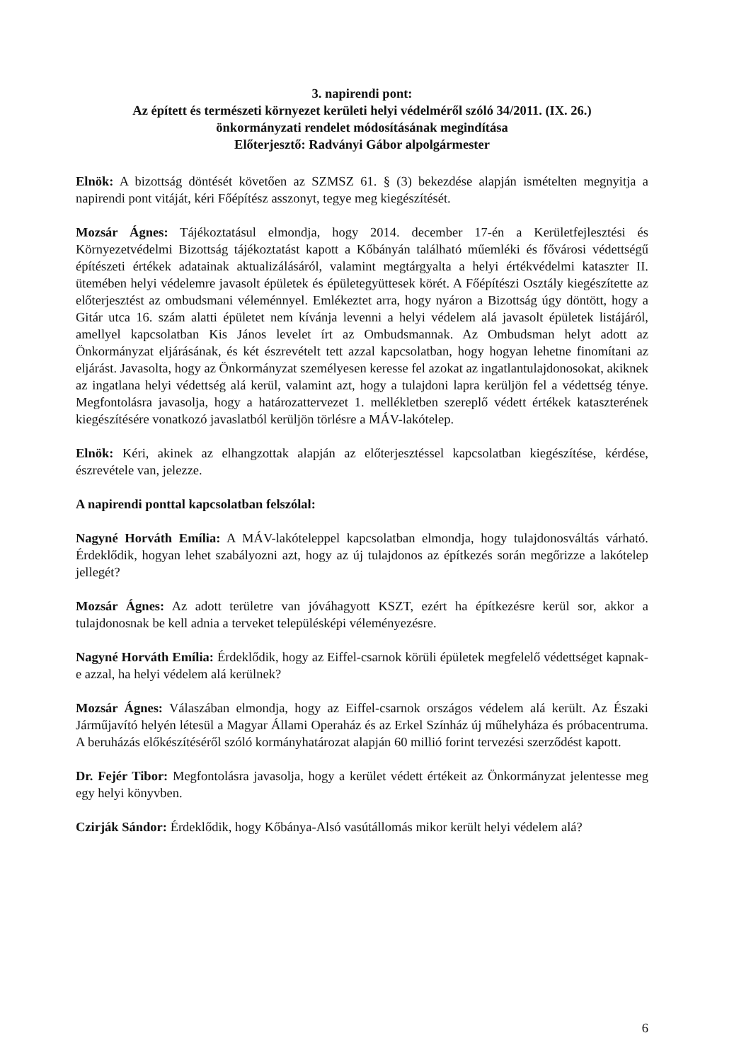3. napirendi pont:
Az épített és természeti környezet kerületi helyi védelméről szóló 34/2011. (IX. 26.)
önkormányzati rendelet módosításának megindítása
Előterjesztő: Radványi Gábor alpolgármester
Elnök: A bizottság döntését követően az SZMSZ 61. § (3) bekezdése alapján ismételten megnyitja a napirendi pont vitáját, kéri Főépítész asszonyt, tegye meg kiegészítését.
Mozsár Ágnes: Tájékoztatásul elmondja, hogy 2014. december 17-én a Kerületfejlesztési és Környezetvédelmi Bizottság tájékoztatást kapott a Kőbányán található műemléki és fővárosi védettségű építészeti értékek adatainak aktualizálásáról, valamint megtárgyalta a helyi értékvédelmi kataszter II. ütemében helyi védelemre javasolt épületek és épületegyüttesek körét. A Főépítészi Osztály kiegészítette az előterjesztést az ombudsmani véleménnyel. Emlékeztet arra, hogy nyáron a Bizottság úgy döntött, hogy a Gitár utca 16. szám alatti épületet nem kívánja levenni a helyi védelem alá javasolt épületek listájáról, amellyel kapcsolatban Kis János levelet írt az Ombudsmannak. Az Ombudsman helyt adott az Önkormányzat eljárásának, és két észrevételt tett azzal kapcsolatban, hogy hogyan lehetne finomítani az eljárást. Javasolta, hogy az Önkormányzat személyesen keresse fel azokat az ingatlantulajdonosokat, akiknek az ingatlana helyi védettség alá kerül, valamint azt, hogy a tulajdoni lapra kerüljön fel a védettség ténye. Megfontolásra javasolja, hogy a határozattervezet 1. mellékletben szereplő védett értékek kataszterének kiegészítésére vonatkozó javaslatból kerüljön törlésre a MÁV-lakótelep.
Elnök: Kéri, akinek az elhangzottak alapján az előterjesztéssel kapcsolatban kiegészítése, kérdése, észrevétele van, jelezze.
A napirendi ponttal kapcsolatban felszólal:
Nagyné Horváth Emília: A MÁV-lakóteleppel kapcsolatban elmondja, hogy tulajdonosváltás várható. Érdeklődik, hogyan lehet szabályozni azt, hogy az új tulajdonos az építkezés során megőrizze a lakótelep jellegét?
Mozsár Ágnes: Az adott területre van jóváhagyott KSZT, ezért ha építkezésre kerül sor, akkor a tulajdonosnak be kell adnia a terveket településképi véleményezésre.
Nagyné Horváth Emília: Érdeklődik, hogy az Eiffel-csarnok körüli épületek megfelelő védettséget kapnak-e azzal, ha helyi védelem alá kerülnek?
Mozsár Ágnes: Válaszában elmondja, hogy az Eiffel-csarnok országos védelem alá került. Az Északi Járműjavító helyén létesül a Magyar Állami Operaház és az Erkel Színház új műhelyháza és próbacentruma. A beruházás előkészítéséről szóló kormányhatározat alapján 60 millió forint tervezési szerződést kapott.
Dr. Fejér Tibor: Megfontolásra javasolja, hogy a kerület védett értékeit az Önkormányzat jelentesse meg egy helyi könyvben.
Czirják Sándor: Érdeklődik, hogy Kőbánya-Alsó vasútállomás mikor került helyi védelem alá?
6